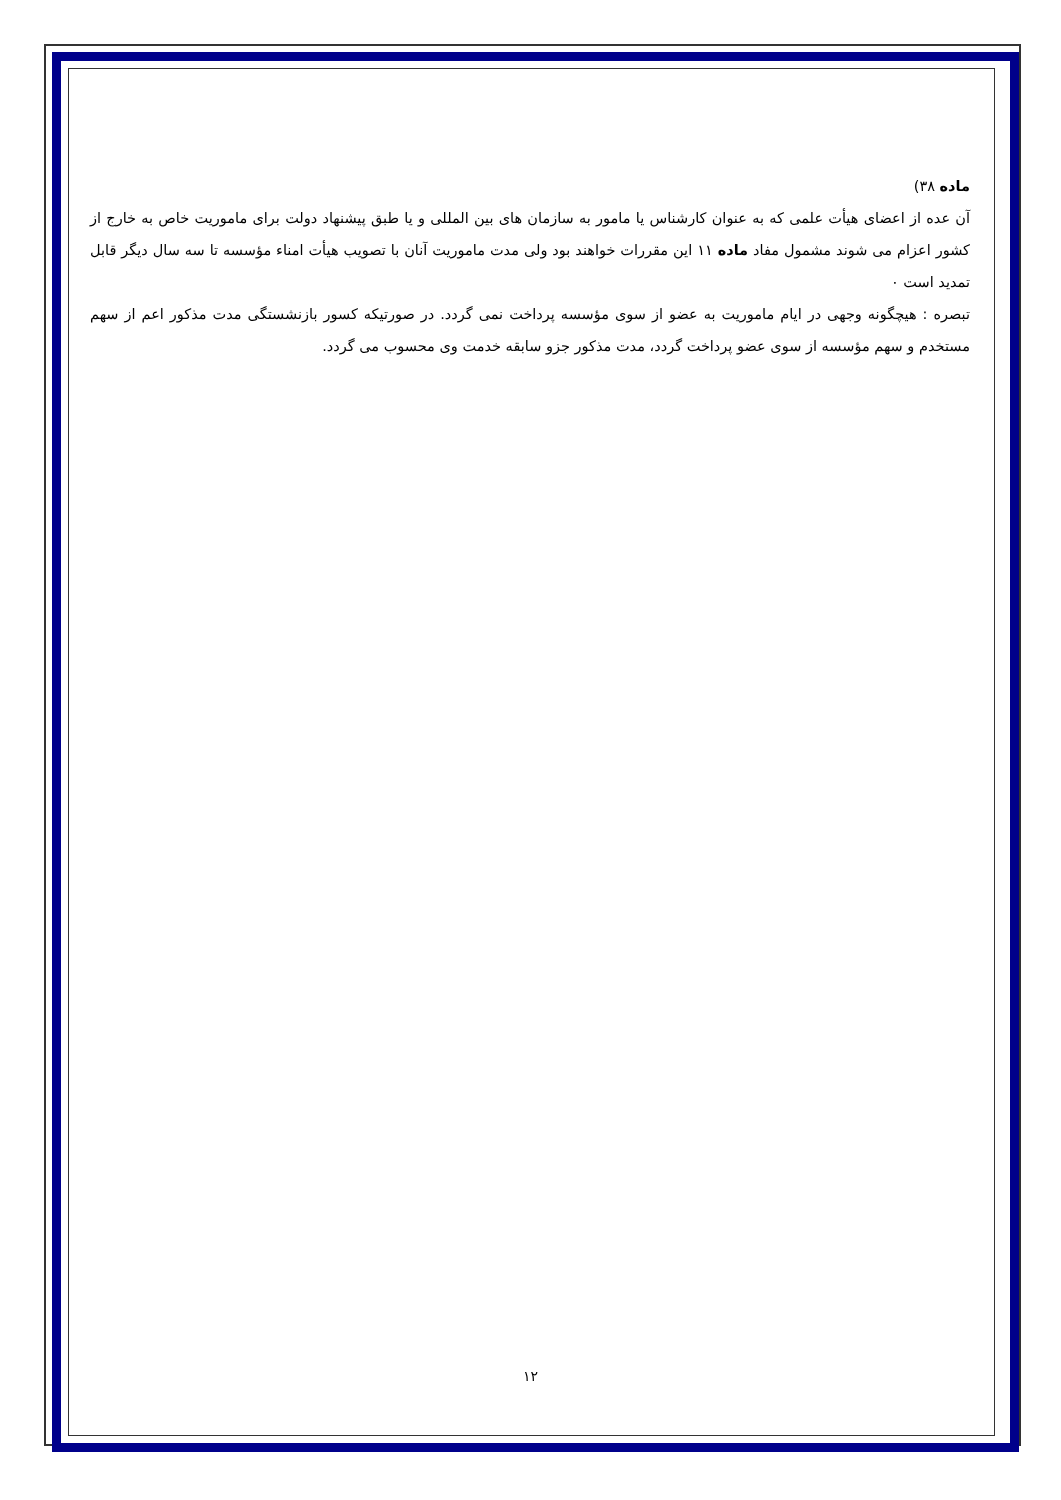ماده ۳۸)
آن عده از اعضای هیأت علمی که به عنوان کارشناس یا مامور به سازمان های بین المللی و یا طبق پیشنهاد دولت برای ماموریت خاص به خارج از کشور اعزام می شوند مشمول مفاد ماده ۱۱ این مقررات خواهند بود ولی مدت ماموریت آنان با تصویب هیأت امناء مؤسسه تا سه سال دیگر قابل تمدید است ۰
تبصره : هیچگونه وجهی در ایام ماموریت به عضو از سوی مؤسسه پرداخت نمی گردد. در صورتیکه کسور بازنشستگی مدت مذکور اعم از سهم مستخدم و سهم مؤسسه از سوی عضو پرداخت گردد، مدت مذکور جزو سابقه خدمت وی محسوب می گردد.
۱۲